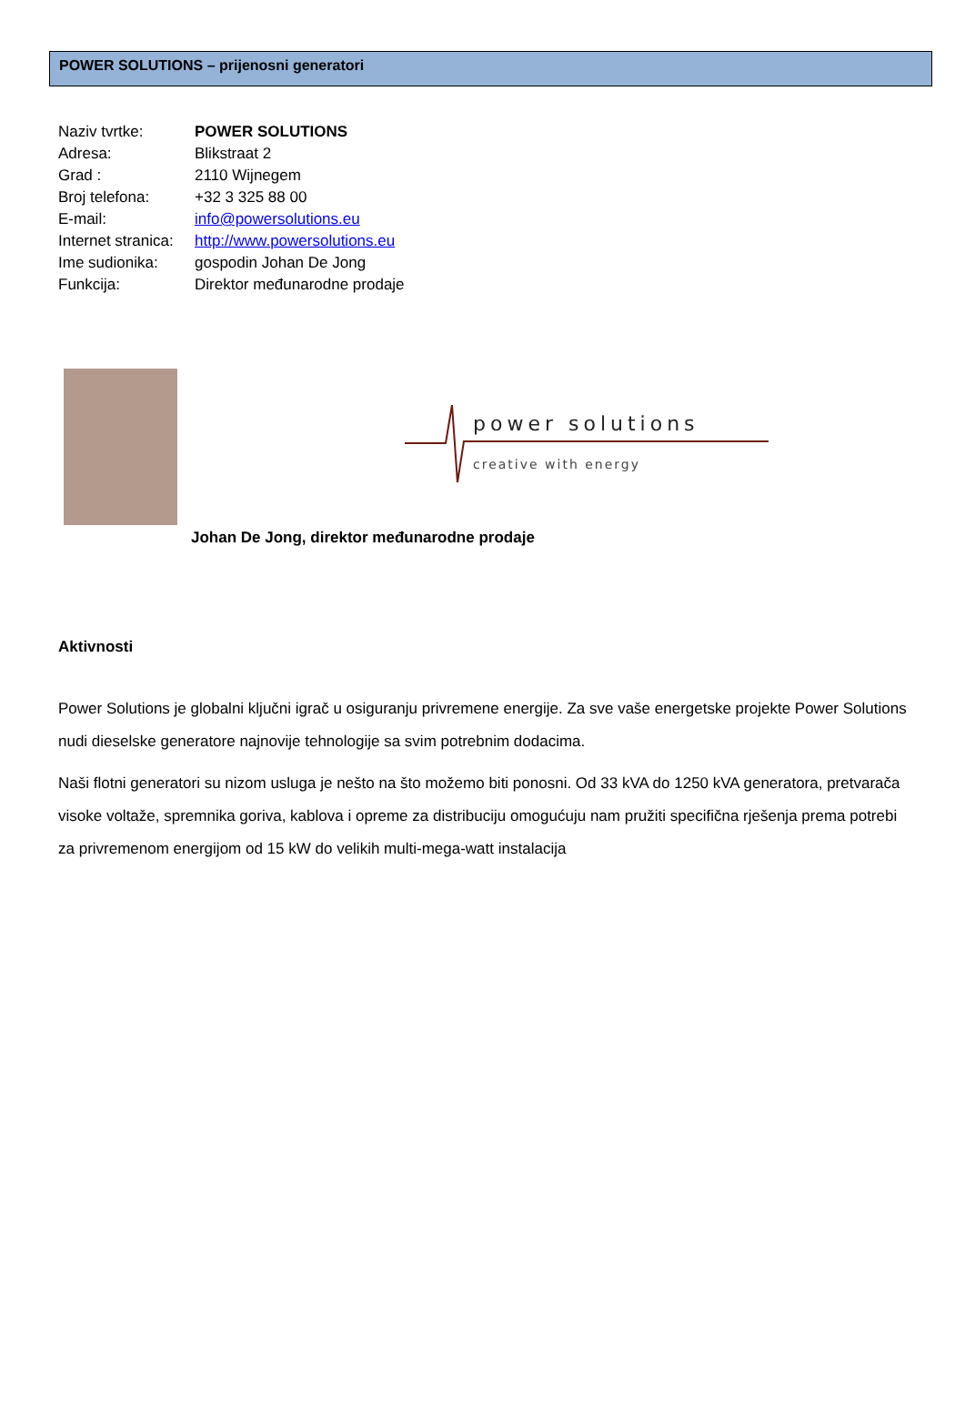POWER SOLUTIONS – prijenosni generatori
Naziv tvrtke: POWER SOLUTIONS
Adresa: Blikstraat 2
Grad : 2110 Wijnegem
Broj telefona: +32 3 325 88 00
E-mail: info@powersolutions.eu
Internet stranica: http://www.powersolutions.eu
Ime sudionika: gospodin Johan De Jong
Funkcija: Direktor međunarodne prodaje
power solutions
creative with energy
Johan De Jong, direktor međunarodne prodaje
Aktivnosti
Power Solutions je globalni ključni igrač u osiguranju privremene energije. Za sve vaše energetske projekte Power Solutions nudi dieselske generatore najnovije tehnologije sa svim potrebnim dodacima.
Naši flotni generatori su nizom usluga je nešto na što možemo biti ponosni. Od 33 kVA do 1250 kVA generatora, pretvarača visoke voltaže, spremnika goriva, kablova i opreme za distribuciju omogućuju nam pružiti specifična rješenja prema potrebi za privremenom energijom od 15 kW do velikih multi-mega-watt instalacija